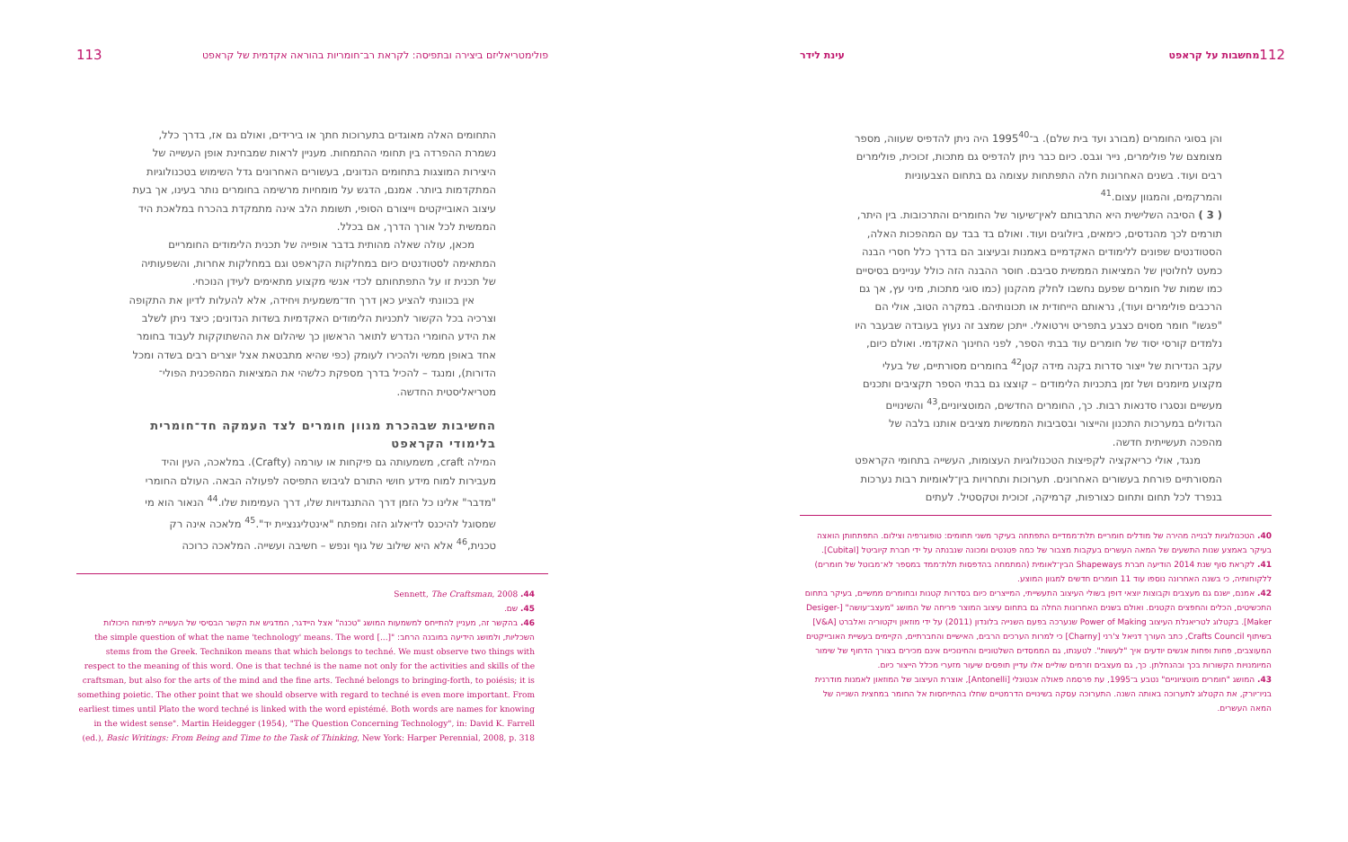112 מחשבות על קראפט עינת לידר
והן בסוגי החומרים (מבורג ועד בית שלם). ב־1995<sup>40</sup> היה ניתן להדפיס שעווה, מספר מצומצם של פולימרים, נייר וגבס. כיום כבר ניתן להדפיס גם מתכות, זכוכית, פולימרים רבים ועוד. בשנים האחרונות חלה התפתחות עצומה גם בתחום הצבעוניות והמרקמים, והמגוון עצום.<sup>41</sup>
( 3 ) הסיבה השלישית היא התרבותם לאין־שיעור של החומרים והתרכובות. בין היתר, תורמים לכך מהנדסים, כימאים, ביולוגים ועוד. ואולם בד בבד עם המהפכות האלה, הסטודנטים שפונים ללימודים האקדמיים באמנות ובעיצוב הם בדרך כלל חסרי הבנה כמעט לחלוטין של המציאות הממשית סביבם. חוסר ההבנה הזה כולל עניינים בסיסיים כמו שמות של חומרים שפעם נחשבו לחלק מהקנון (כמו סוגי מתכות, מיני עץ, אך גם הרכבים פולימרים ועוד), נראותם הייחודית או תכונותיהם. במקרה הטוב, אולי הם "פגשו" חומר מסוים כצבע בתפריט וירטואלי. ייתכן שמצב זה נעוץ בעובדה שבעבר היו נלמדים קורסי יסוד של חומרים עוד בבתי הספר, לפני החינוך האקדמי. ואולם כיום, עקב הנדירות של ייצור סדרות בקנה מידה קטן<sup>42</sup> בחומרים מסורתיים, של בעלי מקצוע מיומנים ושל זמן בתכניות הלימודים – קוצצו גם בבתי הספר תקציבים ותכנים מעשיים ונסגרו סדנאות רבות. כך, החומרים החדשים, המוטציוניים,<sup>43</sup> והשינויים הגדולים במערכות התכנון והייצור ובסביבות הממשיות מציבים אותנו בלבה של מהפכה תעשייתית חדשה.
מנגד, אולי כריאקציה לקפיצות הטכנולוגיות העצומות, העשייה בתחומי הקראפט המסורתיים פורחת בעשורים האחרונים. תערוכות ותחרויות בין־לאומיות רבות נערכות בנפרד לכל תחום ותחום כצורפות, קרמיקה, זכוכית וטקסטיל. לעתים
40. הטכנולוגיות לבנייה מהירה של מודלים חומריים תלת־ממדיים התפתחה בעיקר משני תחומים: טופוגרפיה וצילום. התפתחותן הואצה בעיקר באמצע שנות התשעים של המאה העשרים בעקבות מצבור של כמה פטנטים ומכונה שנבנתה על ידי חברת קיוביטל [Cubital].
41. לקראת סוף שנת 2014 הודיעה חברת Shapeways הבין־לאומית (המתמחה בהדפסות תלת־ממד במספר לא־מבוטל של חומרים) ללקוחותיה, כי בשנה האחרונה נוספו עוד 11 חומרים חדשים למגוון המוצע.
42. אמנם, ישנם גם מעצבים וקבוצות יוצאי דופן בשולי העיצוב התעשייתי, המייצרים כיום בסדרות קטנות ובחומרים ממשיים, בעיקר בתחום התכשיטים, הכלים והחפצים הקטנים. ואולם בשנים האחרונות החלה גם בתחום עיצוב המוצר פריחה של המושג "מעצב־עושה" [Desiger-Maker]. בקטלוג לטריאנלת העיצוב Power of Making שנערכה בפעם השנייה בלונדון (2011) על ידי מוזאון ויקטוריה ואלברט [V&A] בשיתוף Crafts Council, כתב העורך דניאל צ'רני [Charny] כי למרות הערכים הרבים, האישיים והחברתיים, הקיימים בעשיית האובייקטים המעוצבים, פחות ופחות אנשים יודעים איך "לעשות". לטענתו, גם הממסדים השלטוניים והחינוכיים אינם מכירים בצורך הדחוף של שימור המיומנויות הקשורות בכך ובהנחלתן. כך, גם מעצבים וזרמים שוליים אלו עדיין תופסים שיעור מזערי מכלל הייצור כיום.
43. המושג "חומרים מוטציוניים" נטבע ב־1995, עת פרסמה פאולה אנטונלי [Antonelli], אוצרת העיצוב של המוזאון לאמנות מודרנית בניו־יורק, את הקטלוג לתערוכה באותה השנה. התערוכה עסקה בשינויים הדרמטיים שחלו בהתייחסות אל החומר במחצית השנייה של המאה העשרים.
113 פולימטריאליזם ביצירה ובתפיסה: לקראת רב־חומריות בהוראה אקדמית של קראפט
התחומים האלה מאוגדים בתערוכות חתך או בירידים, ואולם גם אז, בדרך כלל, נשמרת ההפרדה בין תחומי ההתמחות. מעניין לראות שמבחינת אופן העשייה של היצירות המוצגות בתחומים הנדונים, בעשורים האחרונים גדל השימוש בטכנולוגיות המתקדמות ביותר. אמנם, הדגש על מומחיות מרשימה בחומרים נותר בעינו, אך בעת עיצוב האובייקטים וייצורם הסופי, תשומת הלב אינה מתמקדת בהכרח במלאכת היד הממשית לכל אורך הדרך, אם בכלל.
מכאן, עולה שאלה מהותית בדבר אופייה של תכנית הלימודים החומריים המתאימה לסטודנטים כיום במחלקות הקראפט וגם במחלקות אחרות, והשפעותיה של תכנית זו על התפתחותם לכדי אנשי מקצוע מתאימים לעידן הנוכחי.
אין בכוונתי להציע כאן דרך חד־משמעית ויחידה, אלא להעלות לדיון את התקופה וצרכיה בכל הקשור לתכניות הלימודים האקדמיות בשדות הנדונים; כיצד ניתן לשלב את הידע החומרי הנדרש לתואר הראשון כך שיהלום את ההשתוקקות לעבוד בחומר אחד באופן ממשי ולהכירו לעומק (כפי שהיא מתבטאת אצל יוצרים רבים בשדה ומכל הדורות), ומנגד – להכיל בדרך מספקת כלשהי את המציאות המהפכנית הפולי־מטריאליסטית החדשה.
החשיבות שבהכרת מגוון חומרים לצד העמקה חד־חומרית בלימודי הקראפט
המילה craft, משמעותה גם פיקחות או עורמה (Crafty). במלאכה, העין והיד מעבירות למוח מידע חושי התורם לגיבוש התפיסה לפעולה הבאה. העולם החומרי "מדבר" אלינו כל הזמן דרך ההתנגדויות שלו, דרך העמימות שלו.<sup>44</sup> הנאור הוא מי שמסוגל להיכנס לדיאלוג הזה ומפתח "אינטליגנציית יד".<sup>45</sup> מלאכה אינה רק טכנית,<sup>46</sup> אלא היא שילוב של גוף ונפש – חשיבה ועשייה. המלאכה כרוכה
44. Sennett, The Craftsman, 2008
45. שם.
46. בהקשר זה, מעניין להתייחס למשמעות המושג "טכנה" אצל היידגר, המדגיש את הקשר הבסיסי של העשייה לפיתוח היכולות השכליות, ולמושג הידיעה במובנה הרחב: "[...] the simple question of what the name 'technology' means. The word stems from the Greek. Technikon means that which belongs to techné. We must observe two things with respect to the meaning of this word. One is that techné is the name not only for the activities and skills of the craftsman, but also for the arts of the mind and the fine arts. Techné belongs to bringing-forth, to poiésis; it is something poietic. The other point that we should observe with regard to techné is even more important. From earliest times until Plato the word techné is linked with the word epistémé. Both words are names for knowing in the widest sense". Martin Heidegger (1954), "The Question Concerning Technology", in: David K. Farrell (ed.), Basic Writings: From Being and Time to the Task of Thinking, New York: Harper Perennial, 2008, p. 318